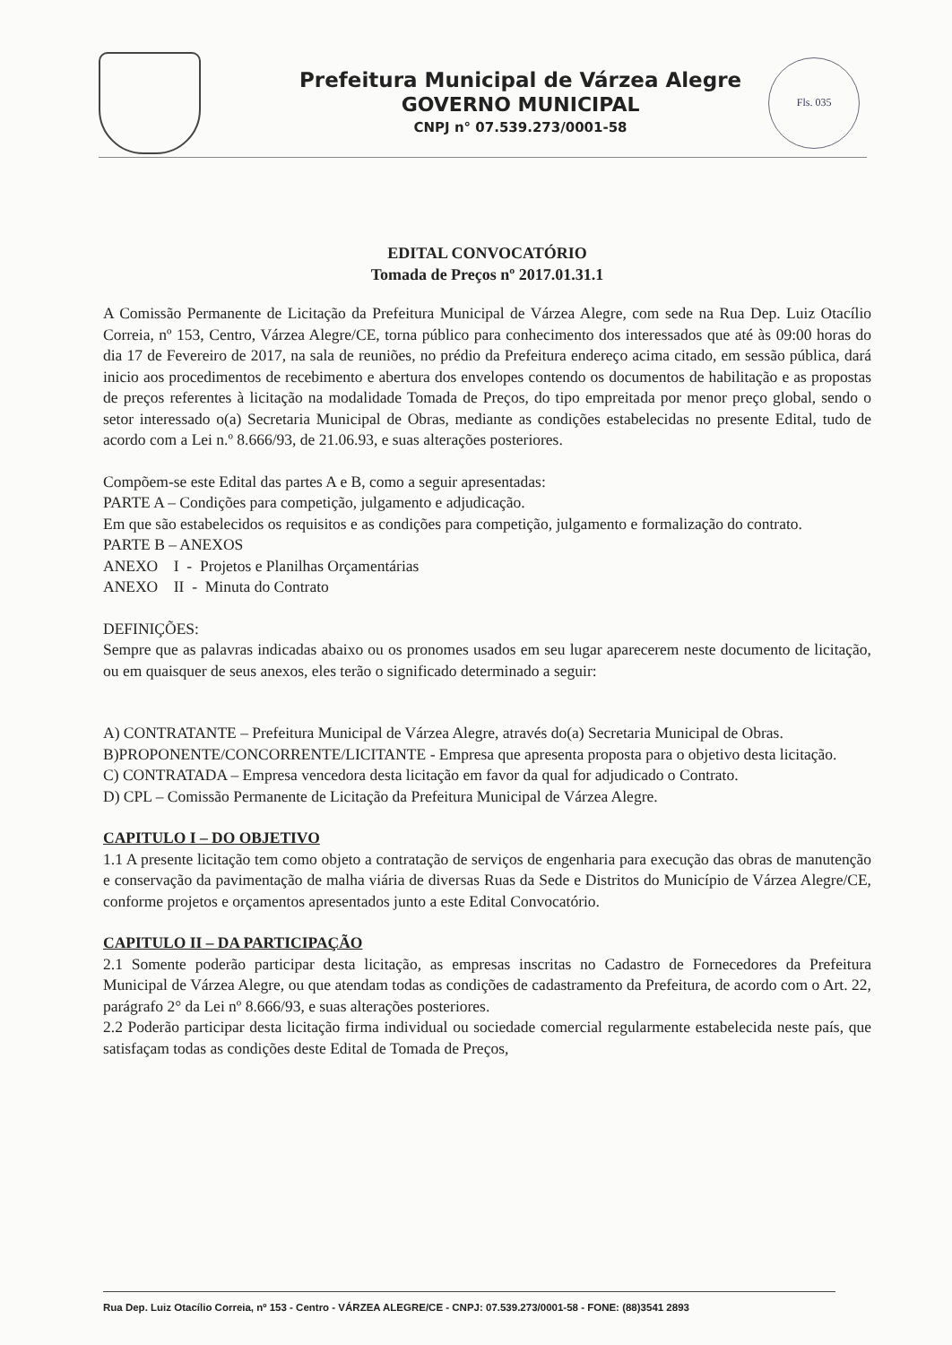Prefeitura Municipal de Várzea Alegre
GOVERNO MUNICIPAL
CNPJ n° 07.539.273/0001-58
Fls. 035
EDITAL CONVOCATÓRIO
Tomada de Preços nº 2017.01.31.1
A Comissão Permanente de Licitação da Prefeitura Municipal de Várzea Alegre, com sede na Rua Dep. Luiz Otacílio Correia, nº 153, Centro, Várzea Alegre/CE, torna público para conhecimento dos interessados que até às 09:00 horas do dia 17 de Fevereiro de 2017, na sala de reuniões, no prédio da Prefeitura endereço acima citado, em sessão pública, dará inicio aos procedimentos de recebimento e abertura dos envelopes contendo os documentos de habilitação e as propostas de preços referentes à licitação na modalidade Tomada de Preços, do tipo empreitada por menor preço global, sendo o setor interessado o(a) Secretaria Municipal de Obras, mediante as condições estabelecidas no presente Edital, tudo de acordo com a Lei n.º 8.666/93, de 21.06.93, e suas alterações posteriores.
Compõem-se este Edital das partes A e B, como a seguir apresentadas:
PARTE A – Condições para competição, julgamento e adjudicação.
Em que são estabelecidos os requisitos e as condições para competição, julgamento e formalização do contrato.
PARTE B – ANEXOS
ANEXO I - Projetos e Planilhas Orçamentárias
ANEXO II - Minuta do Contrato
DEFINIÇÕES:
Sempre que as palavras indicadas abaixo ou os pronomes usados em seu lugar aparecerem neste documento de licitação, ou em quaisquer de seus anexos, eles terão o significado determinado a seguir:
A) CONTRATANTE – Prefeitura Municipal de Várzea Alegre, através do(a) Secretaria Municipal de Obras.
B)PROPONENTE/CONCORRENTE/LICITANTE - Empresa que apresenta proposta para o objetivo desta licitação.
C) CONTRATADA – Empresa vencedora desta licitação em favor da qual for adjudicado o Contrato.
D) CPL – Comissão Permanente de Licitação da Prefeitura Municipal de Várzea Alegre.
CAPITULO I – DO OBJETIVO
1.1 A presente licitação tem como objeto a contratação de serviços de engenharia para execução das obras de manutenção e conservação da pavimentação de malha viária de diversas Ruas da Sede e Distritos do Município de Várzea Alegre/CE, conforme projetos e orçamentos apresentados junto a este Edital Convocatório.
CAPITULO II – DA PARTICIPAÇÃO
2.1 Somente poderão participar desta licitação, as empresas inscritas no Cadastro de Fornecedores da Prefeitura Municipal de Várzea Alegre, ou que atendam todas as condições de cadastramento da Prefeitura, de acordo com o Art. 22, parágrafo 2° da Lei nº 8.666/93, e suas alterações posteriores.
2.2 Poderão participar desta licitação firma individual ou sociedade comercial regularmente estabelecida neste país, que satisfaçam todas as condições deste Edital de Tomada de Preços,
Rua Dep. Luiz Otacílio Correia, nº 153 - Centro - VÁRZEA ALEGRE/CE - CNPJ: 07.539.273/0001-58 - FONE: (88)3541 2893